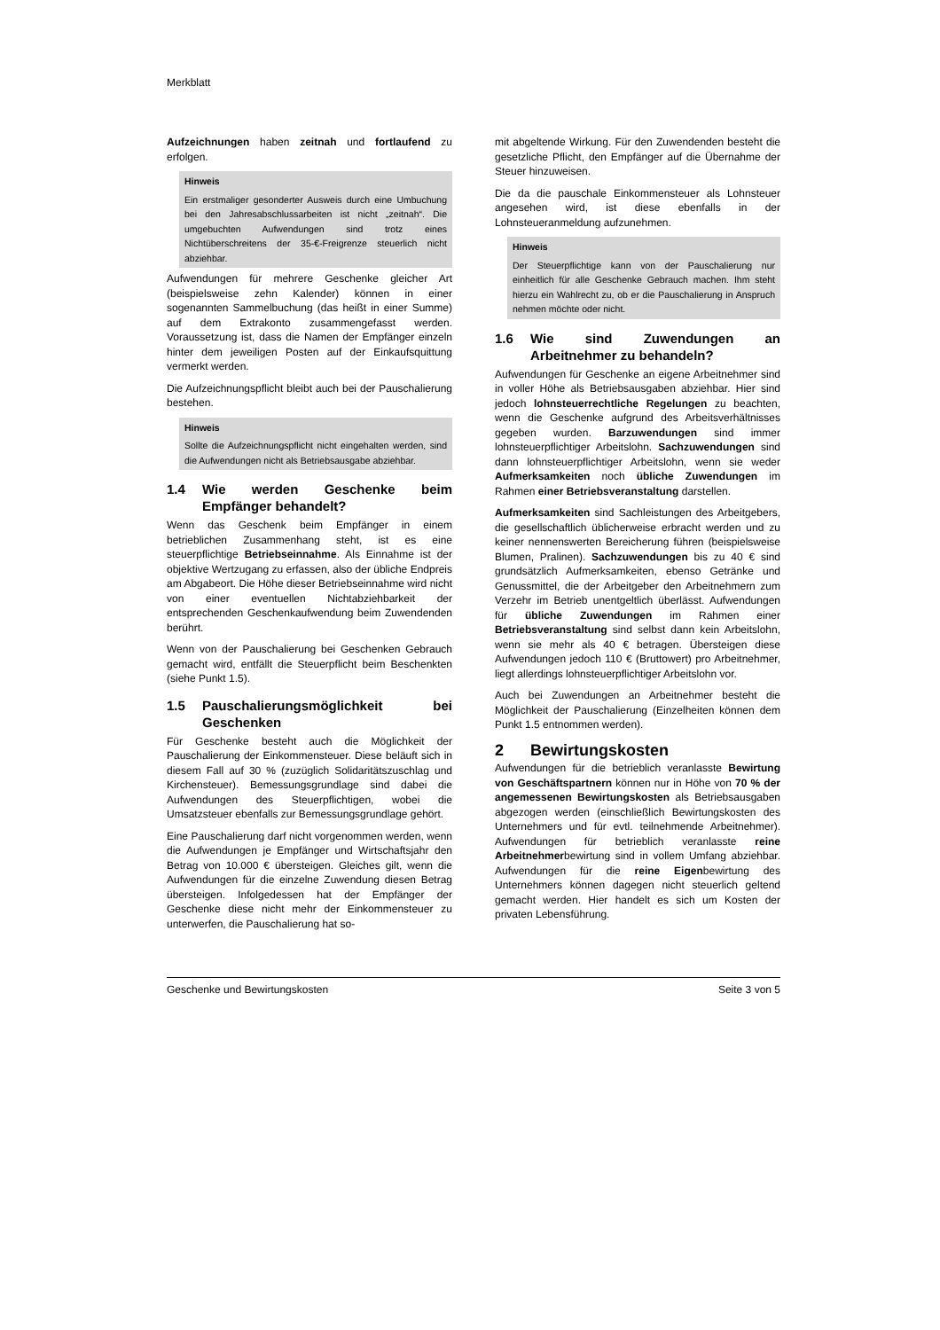Merkblatt
Aufzeichnungen haben zeitnah und fortlaufend zu erfolgen.
Hinweis
Ein erstmaliger gesonderter Ausweis durch eine Umbuchung bei den Jahresabschlussarbeiten ist nicht „zeitnah“. Die umgebuchten Aufwendungen sind trotz eines Nichtüberschreitens der 35-€-Freigrenze steuerlich nicht abziehbar.
Aufwendungen für mehrere Geschenke gleicher Art (beispielsweise zehn Kalender) können in einer sogenannten Sammelbuchung (das heißt in einer Summe) auf dem Extrakonto zusammengefasst werden. Voraussetzung ist, dass die Namen der Empfänger einzeln hinter dem jeweiligen Posten auf der Einkaufsquittung vermerkt werden.
Die Aufzeichnungspflicht bleibt auch bei der Pauschalierung bestehen.
Hinweis
Sollte die Aufzeichnungspflicht nicht eingehalten werden, sind die Aufwendungen nicht als Betriebsausgabe abziehbar.
1.4 Wie werden Geschenke beim Empfänger behandelt?
Wenn das Geschenk beim Empfänger in einem betrieblichen Zusammenhang steht, ist es eine steuerpflichtige Betriebseinnahme. Als Einnahme ist der objektive Wertzugang zu erfassen, also der übliche Endpreis am Abgabeort. Die Höhe dieser Betriebseinnahme wird nicht von einer eventuellen Nichtabziehbarkeit der entsprechenden Geschenkaufwendung beim Zuwendenden berührt.
Wenn von der Pauschalierung bei Geschenken Gebrauch gemacht wird, entfällt die Steuerpflicht beim Beschenkten (siehe Punkt 1.5).
1.5 Pauschalierungsmöglichkeit bei Geschenken
Für Geschenke besteht auch die Möglichkeit der Pauschalierung der Einkommensteuer. Diese beläuft sich in diesem Fall auf 30 % (zuzüglich Solidaritätszuschlag und Kirchensteuer). Bemessungsgrundlage sind dabei die Aufwendungen des Steuerpflichtigen, wobei die Umsatzsteuer ebenfalls zur Bemessungsgrundlage gehört.
Eine Pauschalierung darf nicht vorgenommen werden, wenn die Aufwendungen je Empfänger und Wirtschaftsjahr den Betrag von 10.000 € übersteigen. Gleiches gilt, wenn die Aufwendungen für die einzelne Zuwendung diesen Betrag übersteigen. Infolgedessen hat der Empfänger der Geschenke diese nicht mehr der Einkommensteuer zu unterwerfen, die Pauschalierung hat so-
mit abgeltende Wirkung. Für den Zuwendenden besteht die gesetzliche Pflicht, den Empfänger auf die Übernahme der Steuer hinzuweisen.
Die da die pauschale Einkommensteuer als Lohnsteuer angesehen wird, ist diese ebenfalls in der Lohnsteueranmeldung aufzunehmen.
Hinweis
Der Steuerpflichtige kann von der Pauschalierung nur einheitlich für alle Geschenke Gebrauch machen. Ihm steht hierzu ein Wahlrecht zu, ob er die Pauschalierung in Anspruch nehmen möchte oder nicht.
1.6 Wie sind Zuwendungen an Arbeitnehmer zu behandeln?
Aufwendungen für Geschenke an eigene Arbeitnehmer sind in voller Höhe als Betriebsausgaben abziehbar. Hier sind jedoch lohnsteuerrechtliche Regelungen zu beachten, wenn die Geschenke aufgrund des Arbeitsverhältnisses gegeben wurden. Barzuwendungen sind immer lohnsteuerpflichtiger Arbeitslohn. Sachzuwendungen sind dann lohnsteuerpflichtiger Arbeitslohn, wenn sie weder Aufmerksamkeiten noch übliche Zuwendungen im Rahmen einer Betriebsveranstaltung darstellen.
Aufmerksamkeiten sind Sachleistungen des Arbeitgebers, die gesellschaftlich üblicherweise erbracht werden und zu keiner nennenswerten Bereicherung führen (beispielsweise Blumen, Pralinen). Sachzuwendungen bis zu 40 € sind grundsätzlich Aufmerksamkeiten, ebenso Getränke und Genussmittel, die der Arbeitgeber den Arbeitnehmern zum Verzehr im Betrieb unentgeltlich überlässt. Aufwendungen für übliche Zuwendungen im Rahmen einer Betriebsveranstaltung sind selbst dann kein Arbeitslohn, wenn sie mehr als 40 € betragen. Übersteigen diese Aufwendungen jedoch 110 € (Bruttowert) pro Arbeitnehmer, liegt allerdings lohnsteuerpflichtiger Arbeitslohn vor.
Auch bei Zuwendungen an Arbeitnehmer besteht die Möglichkeit der Pauschalierung (Einzelheiten können dem Punkt 1.5 entnommen werden).
2 Bewirtungskosten
Aufwendungen für die betrieblich veranlasste Bewirtung von Geschäftspartnern können nur in Höhe von 70 % der angemessenen Bewirtungskosten als Betriebsausgaben abgezogen werden (einschließlich Bewirtungskosten des Unternehmers und für evtl. teilnehmende Arbeitnehmer). Aufwendungen für betrieblich veranlasste reine Arbeitnehmerbewirtung sind in vollem Umfang abziehbar. Aufwendungen für die reine Eigenbewirtung des Unternehmers können dagegen nicht steuerlich geltend gemacht werden. Hier handelt es sich um Kosten der privaten Lebensführung.
Geschenke und Bewirtungskosten Seite 3 von 5